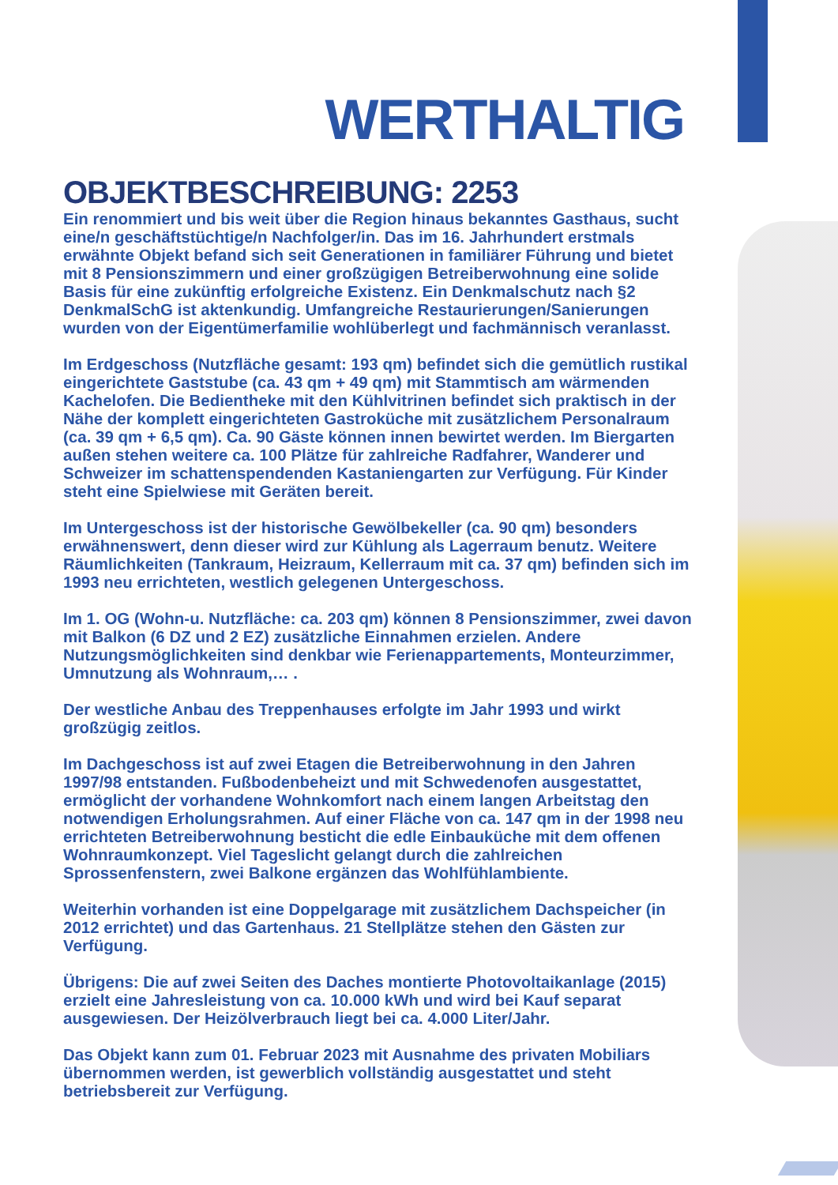WERTHALTIG
OBJEKTBESCHREIBUNG: 2253
Ein renommiert und bis weit über die Region hinaus bekanntes Gasthaus, sucht eine/n geschäftstüchtige/n Nachfolger/in. Das im 16. Jahrhundert erstmals erwähnte Objekt befand sich seit Generationen in familiärer Führung und bietet mit 8 Pensionszimmern und einer großzügigen Betreiberwohnung eine solide Basis für eine zukünftig erfolgreiche Existenz. Ein Denkmalschutz nach §2 DenkmalSchG ist aktenkundig. Umfangreiche Restaurierungen/Sanierungen wurden von der Eigentümerfamilie wohlüberlegt und fachmännisch veranlasst.
Im Erdgeschoss (Nutzfläche gesamt: 193 qm) befindet sich die gemütlich rustikal eingerichtete Gaststube (ca. 43 qm + 49 qm) mit Stammtisch am wärmenden Kachelofen. Die Bedientheke mit den Kühlvitrinen befindet sich praktisch in der Nähe der komplett eingerichteten Gastroküche mit zusätzlichem Personalraum (ca. 39 qm + 6,5 qm). Ca. 90 Gäste können innen bewirtet werden. Im Biergarten außen stehen weitere ca. 100 Plätze für zahlreiche Radfahrer, Wanderer und Schweizer im schattenspendenden Kastaniengarten zur Verfügung. Für Kinder steht eine Spielwiese mit Geräten bereit.
Im Untergeschoss ist der historische Gewölbekeller (ca. 90 qm) besonders erwähnenswert, denn dieser wird zur Kühlung als Lagerraum benutz. Weitere Räumlichkeiten (Tankraum, Heizraum, Kellerraum mit ca. 37 qm) befinden sich im 1993 neu errichteten, westlich gelegenen Untergeschoss.
Im 1. OG (Wohn-u. Nutzfläche: ca. 203 qm) können 8 Pensionszimmer, zwei davon mit Balkon (6 DZ und 2 EZ) zusätzliche Einnahmen erzielen. Andere Nutzungsmöglichkeiten sind denkbar wie Ferienappartements, Monteurzimmer, Umnutzung als Wohnraum,… .
Der westliche Anbau des Treppenhauses erfolgte im Jahr 1993 und wirkt großzügig zeitlos.
Im Dachgeschoss ist auf zwei Etagen die Betreiberwohnung in den Jahren 1997/98 entstanden. Fußbodenbeheizt und mit Schwedenofen ausgestattet, ermöglicht der vorhandene Wohnkomfort nach einem langen Arbeitstag den notwendigen Erholungsrahmen. Auf einer Fläche von ca. 147 qm in der 1998 neu errichteten Betreiberwohnung besticht die edle Einbauküche mit dem offenen Wohnraumkonzept. Viel Tageslicht gelangt durch die zahlreichen Sprossenfenstern, zwei Balkone ergänzen das Wohlfühlambiente.
Weiterhin vorhanden ist eine Doppelgarage mit zusätzlichem Dachspeicher (in 2012 errichtet) und das Gartenhaus. 21 Stellplätze stehen den Gästen zur Verfügung.
Übrigens: Die auf zwei Seiten des Daches montierte Photovoltaikanlage (2015) erzielt eine Jahresleistung von ca. 10.000 kWh und wird bei Kauf separat ausgewiesen. Der Heizölverbrauch liegt bei ca. 4.000 Liter/Jahr.
Das Objekt kann zum 01. Februar 2023 mit Ausnahme des privaten Mobiliars übernommen werden, ist gewerblich vollständig ausgestattet und steht betriebsbereit zur Verfügung.